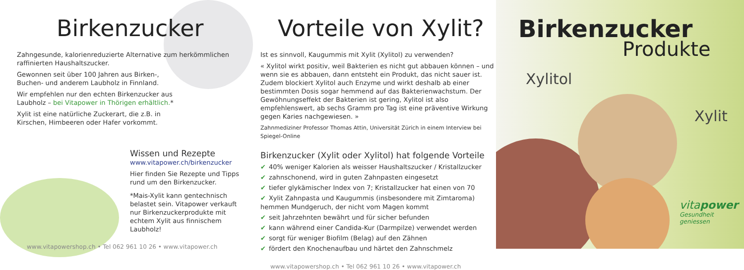Birkenzucker
Zahngesunde, kalorienreduzierte Alternative zum herkömmlichen raffinierten Haushaltszucker.
Gewonnen seit über 100 Jahren aus Birken-,
Buchen- und anderem Laubholz in Finnland.
Wir empfehlen nur den echten Birkenzucker aus
Laubholz – bei Vitapower in Thörigen erhältlich.*
Xylit ist eine natürliche Zuckerart, die z.B. in
Kirschen, Himbeeren oder Hafer vorkommt.
Wissen und Rezepte
www.vitapower.ch/birkenzucker
Hier finden Sie Rezepte und Tipps rund um den Birkenzucker.
*Mais-Xylit kann gentechnisch belastet sein. Vitapower verkauft nur Birkenzuckerprodukte mit echtem Xylit aus finnischem Laubholz!
www.vitapowershop.ch • Tel 062 961 10 26 • www.vitapower.ch
Vorteile von Xylit?
Ist es sinnvoll, Kaugummis mit Xylit (Xylitol) zu verwenden?
« Xylitol wirkt positiv, weil Bakterien es nicht gut abbauen können – und wenn sie es abbauen, dann entsteht ein Produkt, das nicht sauer ist. Zudem blockiert Xylitol auch Enzyme und wirkt deshalb ab einer bestimmten Dosis sogar hemmend auf das Bakterienwachstum. Der Gewöhnungseffekt der Bakterien ist gering, Xylitol ist also empfehlenswert, ab sechs Gramm pro Tag ist eine präventive Wirkung gegen Karies nachgewiesen. »
Zahnmediziner Professor Thomas Attin, Universität Zürich in einem Interview bei Spiegel-Online
Birkenzucker (Xylit oder Xylitol) hat folgende Vorteile
✔ 40% weniger Kalorien als weisser Haushaltszucker / Kristallzucker
✔ zahnschonend, wird in guten Zahnpasten eingesetzt
✔ tiefer glykämischer Index von 7; Kristallzucker hat einen von 70
✔ Xylit Zahnpasta und Kaugummis (insbesondere mit Zimtaroma) hemmen Mundgeruch, der nicht vom Magen kommt
✔ seit Jahrzehnten bewährt und für sicher befunden
✔ kann während einer Candida-Kur (Darmpilze) verwendet werden
✔ sorgt für weniger Biofilm (Belag) auf den Zähnen
✔ fördert den Knochenaufbau und härtet den Zahnschmelz
www.vitapowershop.ch • Tel 062 961 10 26 • www.vitapower.ch
Birkenzucker
Produkte
Xylitol
Xylit
vitapower
Gesundheit geniessen